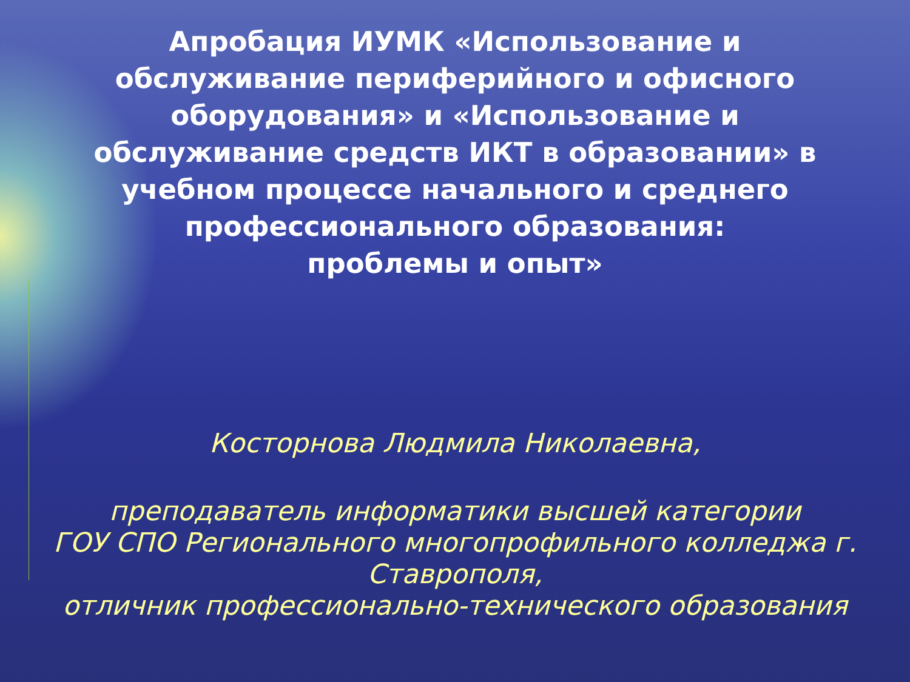Апробация ИУМК «Использование и обслуживание периферийного и офисного оборудования» и «Использование и обслуживание средств ИКТ в образовании» в учебном процессе начального и среднего профессионального образования:
проблемы и опыт»
Косторнова Людмила Николаевна,
преподаватель информатики высшей категории
ГОУ СПО Регионального многопрофильного колледжа г. Ставрополя,
отличник профессионально-технического образования